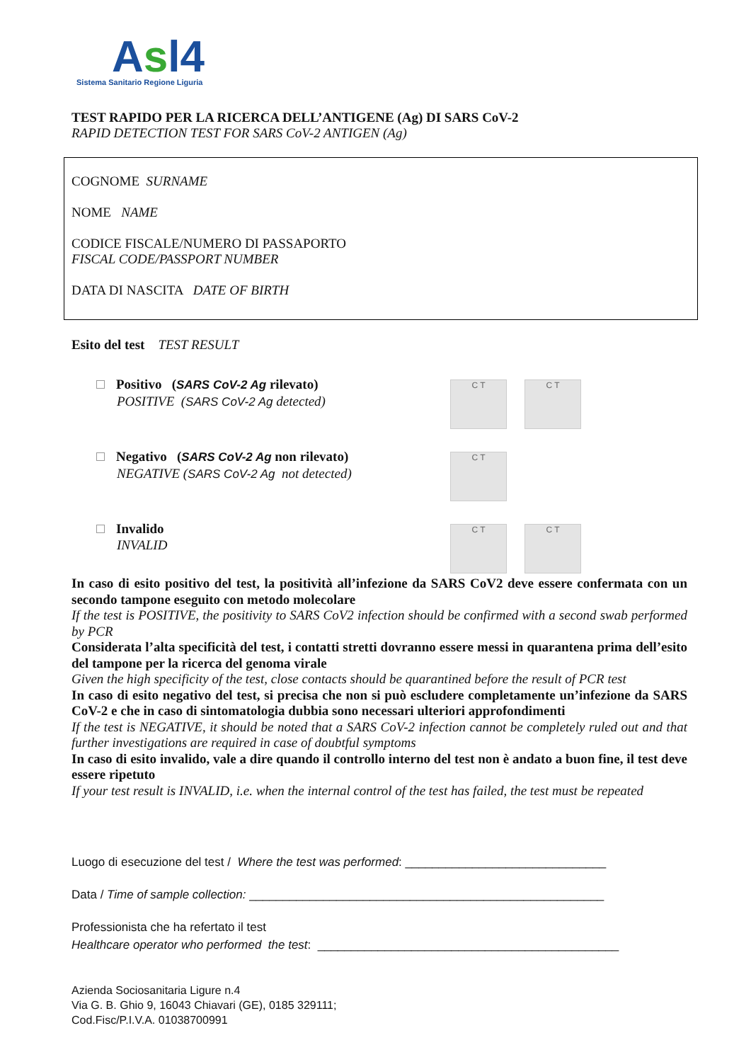Asl4
Sistema Sanitario Regione Liguria
TEST RAPIDO PER LA RICERCA DELL’ANTIGENE (Ag) DI SARS CoV-2
RAPID DETECTION TEST FOR SARS CoV-2 ANTIGEN (Ag)
COGNOME SURNAME
NOME NAME
CODICE FISCALE/NUMERO DI PASSAPORTO
FISCAL CODE/PASSPORT NUMBER
DATA DI NASCITA DATE OF BIRTH
Esito del test TEST RESULT
Positivo (SARS CoV-2 Ag rilevato)
POSITIVE (SARS CoV-2 Ag detected)
C T C T
Negativo (SARS CoV-2 Ag non rilevato)
NEGATIVE (SARS CoV-2 Ag not detected)
C T
Invalido
INVALID
C T C T
In caso di esito positivo del test, la positività all’infezione da SARS CoV2 deve essere confermata con un secondo tampone eseguito con metodo molecolare
If the test is POSITIVE, the positivity to SARS CoV2 infection should be confirmed with a second swab performed by PCR
Considerata l’alta specificità del test, i contatti stretti dovranno essere messi in quarantena prima dell’esito del tampone per la ricerca del genoma virale
Given the high specificity of the test, close contacts should be quarantined before the result of PCR test
In caso di esito negativo del test, si precisa che non si può escludere completamente un’infezione da SARS CoV-2 e che in caso di sintomatologia dubbia sono necessari ulteriori approfondimenti
If the test is NEGATIVE, it should be noted that a SARS CoV-2 infection cannot be completely ruled out and that further investigations are required in case of doubtful symptoms
In caso di esito invalido, vale a dire quando il controllo interno del test non è andato a buon fine, il test deve essere ripetuto
If your test result is INVALID, i.e. when the internal control of the test has failed, the test must be repeated
Luogo di esecuzione del test / Where the test was performed: ______________________________
Data / Time of sample collection: _____________________________________________________
Professionista che ha refertato il test
Healthcare operator who performed the test: _____________________________________________
Azienda Sociosanitaria Ligure n.4
Via G. B. Ghio 9, 16043 Chiavari (GE), 0185 329111;
Cod.Fisc/P.I.V.A. 01038700991